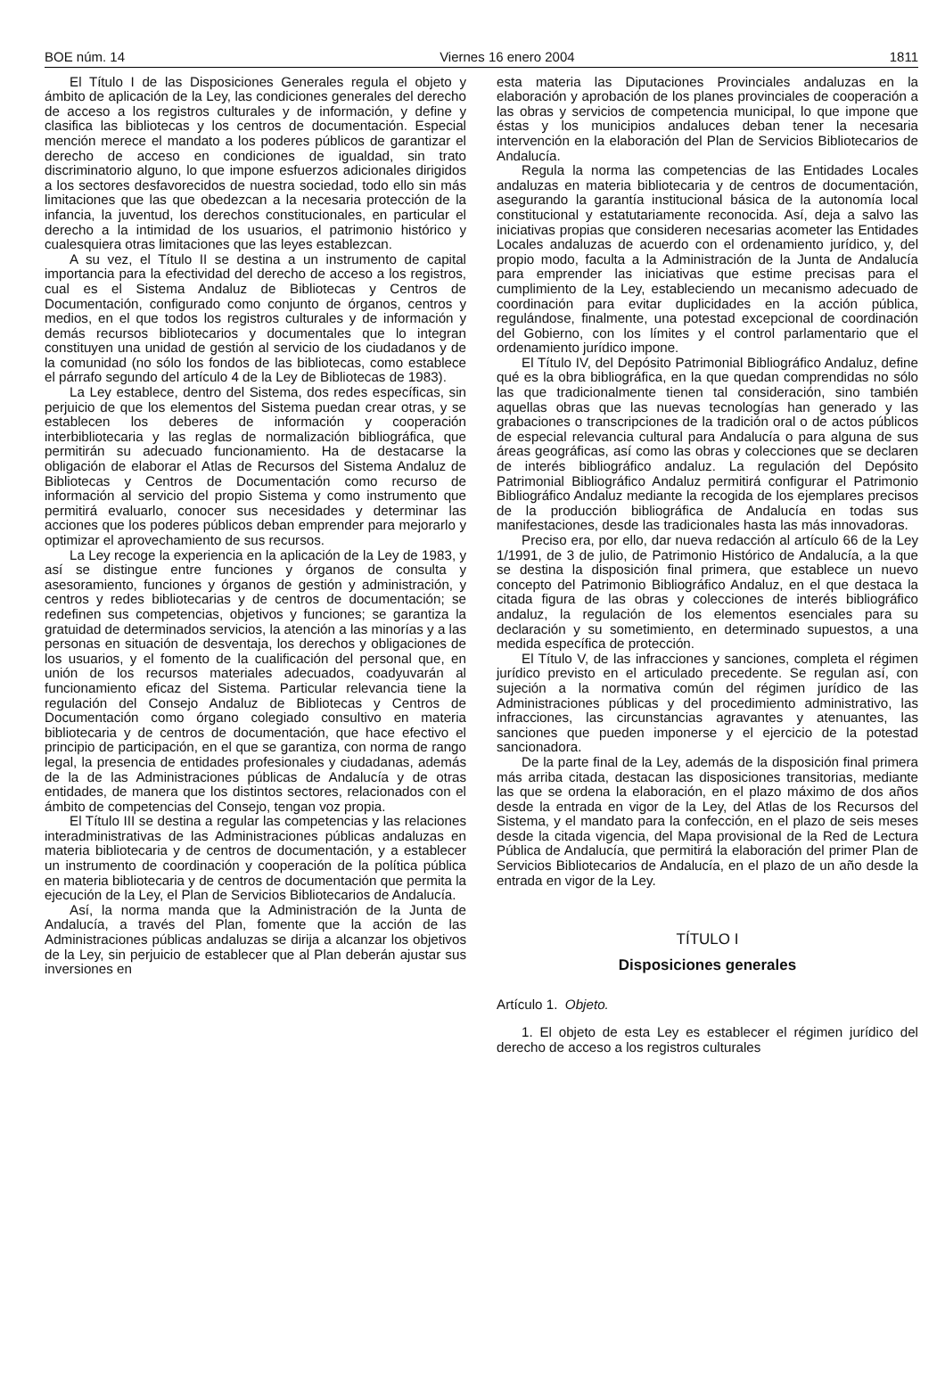BOE núm. 14 Viernes 16 enero 2004 1811
El Título I de las Disposiciones Generales regula el objeto y ámbito de aplicación de la Ley, las condiciones generales del derecho de acceso a los registros culturales y de información, y define y clasifica las bibliotecas y los centros de documentación. Especial mención merece el mandato a los poderes públicos de garantizar el derecho de acceso en condiciones de igualdad, sin trato discriminatorio alguno, lo que impone esfuerzos adicionales dirigidos a los sectores desfavorecidos de nuestra sociedad, todo ello sin más limitaciones que las que obedezcan a la necesaria protección de la infancia, la juventud, los derechos constitucionales, en particular el derecho a la intimidad de los usuarios, el patrimonio histórico y cualesquiera otras limitaciones que las leyes establezcan.
A su vez, el Título II se destina a un instrumento de capital importancia para la efectividad del derecho de acceso a los registros, cual es el Sistema Andaluz de Bibliotecas y Centros de Documentación, configurado como conjunto de órganos, centros y medios, en el que todos los registros culturales y de información y demás recursos bibliotecarios y documentales que lo integran constituyen una unidad de gestión al servicio de los ciudadanos y de la comunidad (no sólo los fondos de las bibliotecas, como establece el párrafo segundo del artículo 4 de la Ley de Bibliotecas de 1983).
La Ley establece, dentro del Sistema, dos redes específicas, sin perjuicio de que los elementos del Sistema puedan crear otras, y se establecen los deberes de información y cooperación interbibliotecaria y las reglas de normalización bibliográfica, que permitirán su adecuado funcionamiento. Ha de destacarse la obligación de elaborar el Atlas de Recursos del Sistema Andaluz de Bibliotecas y Centros de Documentación como recurso de información al servicio del propio Sistema y como instrumento que permitirá evaluarlo, conocer sus necesidades y determinar las acciones que los poderes públicos deban emprender para mejorarlo y optimizar el aprovechamiento de sus recursos.
La Ley recoge la experiencia en la aplicación de la Ley de 1983, y así se distingue entre funciones y órganos de consulta y asesoramiento, funciones y órganos de gestión y administración, y centros y redes bibliotecarias y de centros de documentación; se redefinen sus competencias, objetivos y funciones; se garantiza la gratuidad de determinados servicios, la atención a las minorías y a las personas en situación de desventaja, los derechos y obligaciones de los usuarios, y el fomento de la cualificación del personal que, en unión de los recursos materiales adecuados, coadyuvarán al funcionamiento eficaz del Sistema. Particular relevancia tiene la regulación del Consejo Andaluz de Bibliotecas y Centros de Documentación como órgano colegiado consultivo en materia bibliotecaria y de centros de documentación, que hace efectivo el principio de participación, en el que se garantiza, con norma de rango legal, la presencia de entidades profesionales y ciudadanas, además de la de las Administraciones públicas de Andalucía y de otras entidades, de manera que los distintos sectores, relacionados con el ámbito de competencias del Consejo, tengan voz propia.
El Título III se destina a regular las competencias y las relaciones interadministrativas de las Administraciones públicas andaluzas en materia bibliotecaria y de centros de documentación, y a establecer un instrumento de coordinación y cooperación de la política pública en materia bibliotecaria y de centros de documentación que permita la ejecución de la Ley, el Plan de Servicios Bibliotecarios de Andalucía.
Así, la norma manda que la Administración de la Junta de Andalucía, a través del Plan, fomente que la acción de las Administraciones públicas andaluzas se dirija a alcanzar los objetivos de la Ley, sin perjuicio de establecer que al Plan deberán ajustar sus inversiones en
esta materia las Diputaciones Provinciales andaluzas en la elaboración y aprobación de los planes provinciales de cooperación a las obras y servicios de competencia municipal, lo que impone que éstas y los municipios andaluces deban tener la necesaria intervención en la elaboración del Plan de Servicios Bibliotecarios de Andalucía.
Regula la norma las competencias de las Entidades Locales andaluzas en materia bibliotecaria y de centros de documentación, asegurando la garantía institucional básica de la autonomía local constitucional y estatutariamente reconocida. Así, deja a salvo las iniciativas propias que consideren necesarias acometer las Entidades Locales andaluzas de acuerdo con el ordenamiento jurídico, y, del propio modo, faculta a la Administración de la Junta de Andalucía para emprender las iniciativas que estime precisas para el cumplimiento de la Ley, estableciendo un mecanismo adecuado de coordinación para evitar duplicidades en la acción pública, regulándose, finalmente, una potestad excepcional de coordinación del Gobierno, con los límites y el control parlamentario que el ordenamiento jurídico impone.
El Título IV, del Depósito Patrimonial Bibliográfico Andaluz, define qué es la obra bibliográfica, en la que quedan comprendidas no sólo las que tradicionalmente tienen tal consideración, sino también aquellas obras que las nuevas tecnologías han generado y las grabaciones o transcripciones de la tradición oral o de actos públicos de especial relevancia cultural para Andalucía o para alguna de sus áreas geográficas, así como las obras y colecciones que se declaren de interés bibliográfico andaluz. La regulación del Depósito Patrimonial Bibliográfico Andaluz permitirá configurar el Patrimonio Bibliográfico Andaluz mediante la recogida de los ejemplares precisos de la producción bibliográfica de Andalucía en todas sus manifestaciones, desde las tradicionales hasta las más innovadoras.
Preciso era, por ello, dar nueva redacción al artículo 66 de la Ley 1/1991, de 3 de julio, de Patrimonio Histórico de Andalucía, a la que se destina la disposición final primera, que establece un nuevo concepto del Patrimonio Bibliográfico Andaluz, en el que destaca la citada figura de las obras y colecciones de interés bibliográfico andaluz, la regulación de los elementos esenciales para su declaración y su sometimiento, en determinado supuestos, a una medida específica de protección.
El Título V, de las infracciones y sanciones, completa el régimen jurídico previsto en el articulado precedente. Se regulan así, con sujeción a la normativa común del régimen jurídico de las Administraciones públicas y del procedimiento administrativo, las infracciones, las circunstancias agravantes y atenuantes, las sanciones que pueden imponerse y el ejercicio de la potestad sancionadora.
De la parte final de la Ley, además de la disposición final primera más arriba citada, destacan las disposiciones transitorias, mediante las que se ordena la elaboración, en el plazo máximo de dos años desde la entrada en vigor de la Ley, del Atlas de los Recursos del Sistema, y el mandato para la confección, en el plazo de seis meses desde la citada vigencia, del Mapa provisional de la Red de Lectura Pública de Andalucía, que permitirá la elaboración del primer Plan de Servicios Bibliotecarios de Andalucía, en el plazo de un año desde la entrada en vigor de la Ley.
TÍTULO I
Disposiciones generales
Artículo 1. Objeto.
1. El objeto de esta Ley es establecer el régimen jurídico del derecho de acceso a los registros culturales